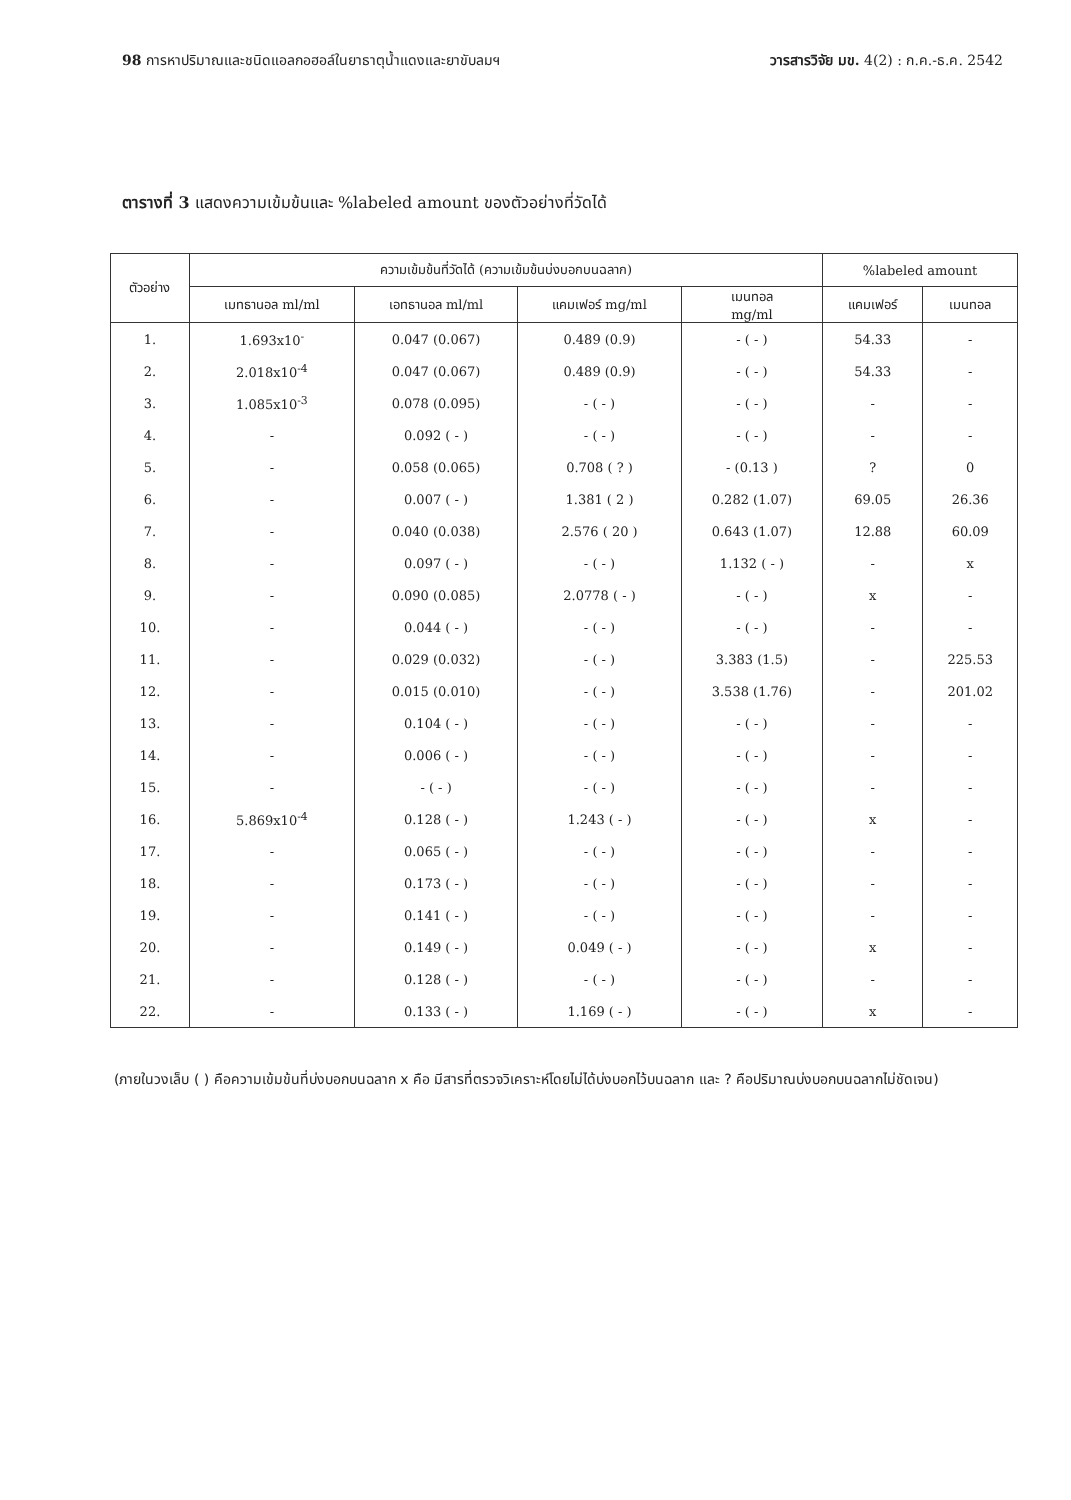98 การหาปริมาณและชนิดแอลกอฮอล์ในยาธาตุน้ำแดงและยาขับลมฯ วารสารวิจัย มข. 4(2) : ก.ค.-ธ.ค. 2542
ตารางที่ 3 แสดงความเข้มข้นและ %labeled amount ของตัวอย่างที่วัดได้
| ตัวอย่าง | ความเข้มข้นที่วัดได้ (ความเข้มข้นบ่งบอกบนฉลาก) | | | | %labeled amount | |
| --- | --- | --- | --- | --- | --- | --- |
| | เมทธานอล ml/ml | เอทธานอล ml/ml | แคมเฟอร์ mg/ml | เมนทอล mg/ml | แคมเฟอร์ | เมนทอล |
| 1. | 1.693x10<sup>-</sup> | 0.047 (0.067) | 0.489 (0.9) | - ( - ) | 54.33 | - |
| 2. | 2.018x10<sup>-4</sup> | 0.047 (0.067) | 0.489 (0.9) | - ( - ) | 54.33 | - |
| 3. | 1.085x10<sup>-3</sup> | 0.078 (0.095) | - ( - ) | - ( - ) | - | - |
| 4. | - | 0.092 ( - ) | - ( - ) | - ( - ) | - | - |
| 5. | - | 0.058 (0.065) | 0.708 ( ? ) | - (0.13 ) | ? | 0 |
| 6. | - | 0.007 ( - ) | 1.381 ( 2 ) | 0.282 (1.07) | 69.05 | 26.36 |
| 7. | - | 0.040 (0.038) | 2.576 ( 20 ) | 0.643 (1.07) | 12.88 | 60.09 |
| 8. | - | 0.097 ( - ) | - ( - ) | 1.132 ( - ) | - | x |
| 9. | - | 0.090 (0.085) | 2.0778 ( - ) | - ( - ) | x | - |
| 10. | - | 0.044 ( - ) | - ( - ) | - ( - ) | - | - |
| 11. | - | 0.029 (0.032) | - ( - ) | 3.383 (1.5) | - | 225.53 |
| 12. | - | 0.015 (0.010) | - ( - ) | 3.538 (1.76) | - | 201.02 |
| 13. | - | 0.104 ( - ) | - ( - ) | - ( - ) | - | - |
| 14. | - | 0.006 ( - ) | - ( - ) | - ( - ) | - | - |
| 15. | - | - ( - ) | - ( - ) | - ( - ) | - | - |
| 16. | 5.869x10<sup>-4</sup> | 0.128 ( - ) | 1.243 ( - ) | - ( - ) | x | - |
| 17. | - | 0.065 ( - ) | - ( - ) | - ( - ) | - | - |
| 18. | - | 0.173 ( - ) | - ( - ) | - ( - ) | - | - |
| 19. | - | 0.141 ( - ) | - ( - ) | - ( - ) | - | - |
| 20. | - | 0.149 ( - ) | 0.049 ( - ) | - ( - ) | x | - |
| 21. | - | 0.128 ( - ) | - ( - ) | - ( - ) | - | - |
| 22. | - | 0.133 ( - ) | 1.169 ( - ) | - ( - ) | x | - |
(ภายในวงเล็บ ( ) คือความเข้มข้นที่บ่งบอกบนฉลาก x คือ มีสารที่ตรวจวิเคราะห์โดยไม่ได้บ่งบอกไว้บนฉลาก และ ? คือปริมาณบ่งบอกบนฉลากไม่ชัดเจน)